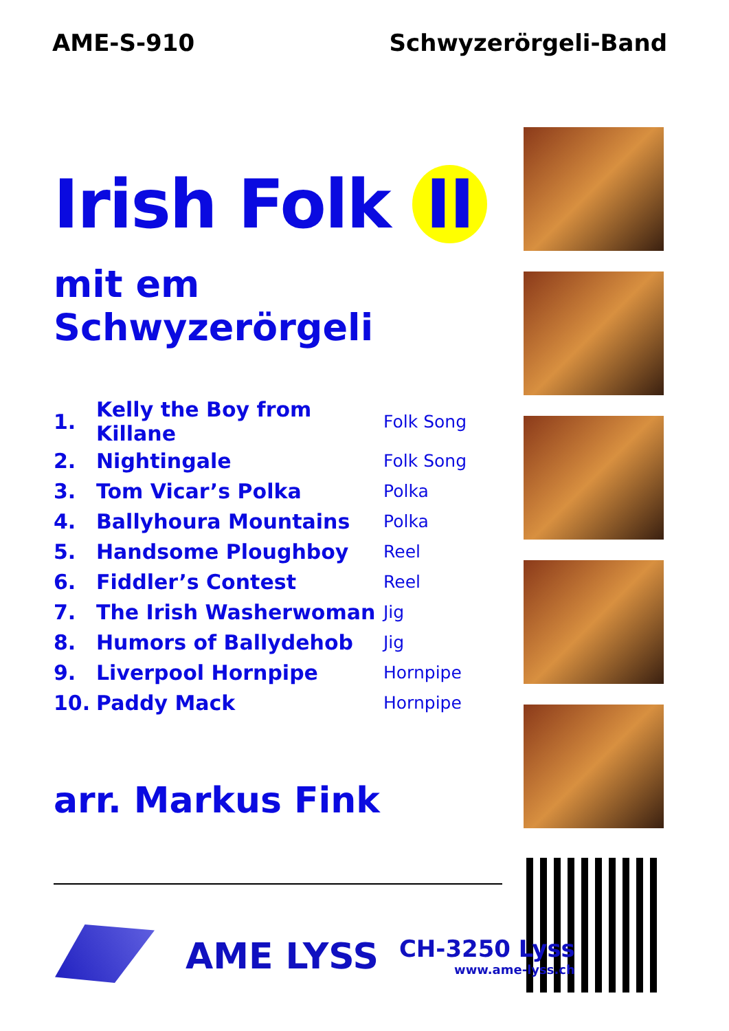AME-S-910 Schwyzerörgeli-Band
Irish Folk II
mit em Schwyzerörgeli
| 1. | Kelly the Boy from Killane | Folk Song |
| 2. | Nightingale | Folk Song |
| 3. | Tom Vicar’s Polka | Polka |
| 4. | Ballyhoura Mountains | Polka |
| 5. | Handsome Ploughboy | Reel |
| 6. | Fiddler’s Contest | Reel |
| 7. | The Irish Washerwoman | Jig |
| 8. | Humors of Ballydehob | Jig |
| 9. | Liverpool Hornpipe | Hornpipe |
| 10. | Paddy Mack | Hornpipe |
arr. Markus Fink
AME LYSS
CH-3250 Lyss
www.ame-lyss.ch